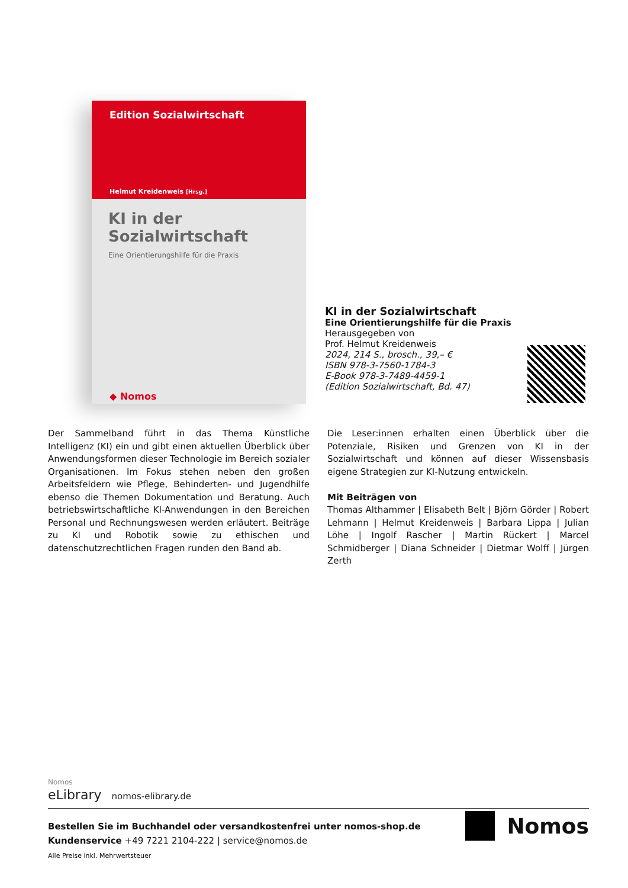Edition Sozialwirtschaft
Helmut Kreidenweis [Hrsg.]
KI in der Sozialwirtschaft
Eine Orientierungshilfe für die Praxis
◆ Nomos
KI in der Sozialwirtschaft
Eine Orientierungshilfe für die Praxis
Herausgegeben von
Prof. Helmut Kreidenweis
2024, 214 S., brosch., 39,– €
ISBN 978-3-7560-1784-3
E-Book 978-3-7489-4459-1
(Edition Sozialwirtschaft, Bd. 47)
Der Sammelband führt in das Thema Künstliche Intelligenz (KI) ein und gibt einen aktuellen Überblick über Anwendungsformen dieser Technologie im Bereich sozialer Organisationen. Im Fokus stehen neben den großen Arbeitsfeldern wie Pflege, Behinderten- und Jugendhilfe ebenso die Themen Dokumentation und Beratung. Auch betriebswirtschaftliche KI-Anwendungen in den Bereichen Personal und Rechnungswesen werden erläutert. Beiträge zu KI und Robotik sowie zu ethischen und datenschutzrechtlichen Fragen runden den Band ab.
Die Leser:innen erhalten einen Überblick über die Potenziale, Risiken und Grenzen von KI in der Sozialwirtschaft und können auf dieser Wissensbasis eigene Strategien zur KI-Nutzung entwickeln.
Mit Beiträgen von
Thomas Althammer | Elisabeth Belt | Björn Görder | Robert Lehmann | Helmut Kreidenweis | Barbara Lippa | Julian Löhe | Ingolf Rascher | Martin Rückert | Marcel Schmidberger | Diana Schneider | Dietmar Wolff | Jürgen Zerth
Nomos
eLibrary nomos-elibrary.de
Bestellen Sie im Buchhandel oder versandkostenfrei unter nomos-shop.de
Kundenservice +49 7221 2104-222 | service@nomos.de
Alle Preise inkl. Mehrwertsteuer
Nomos